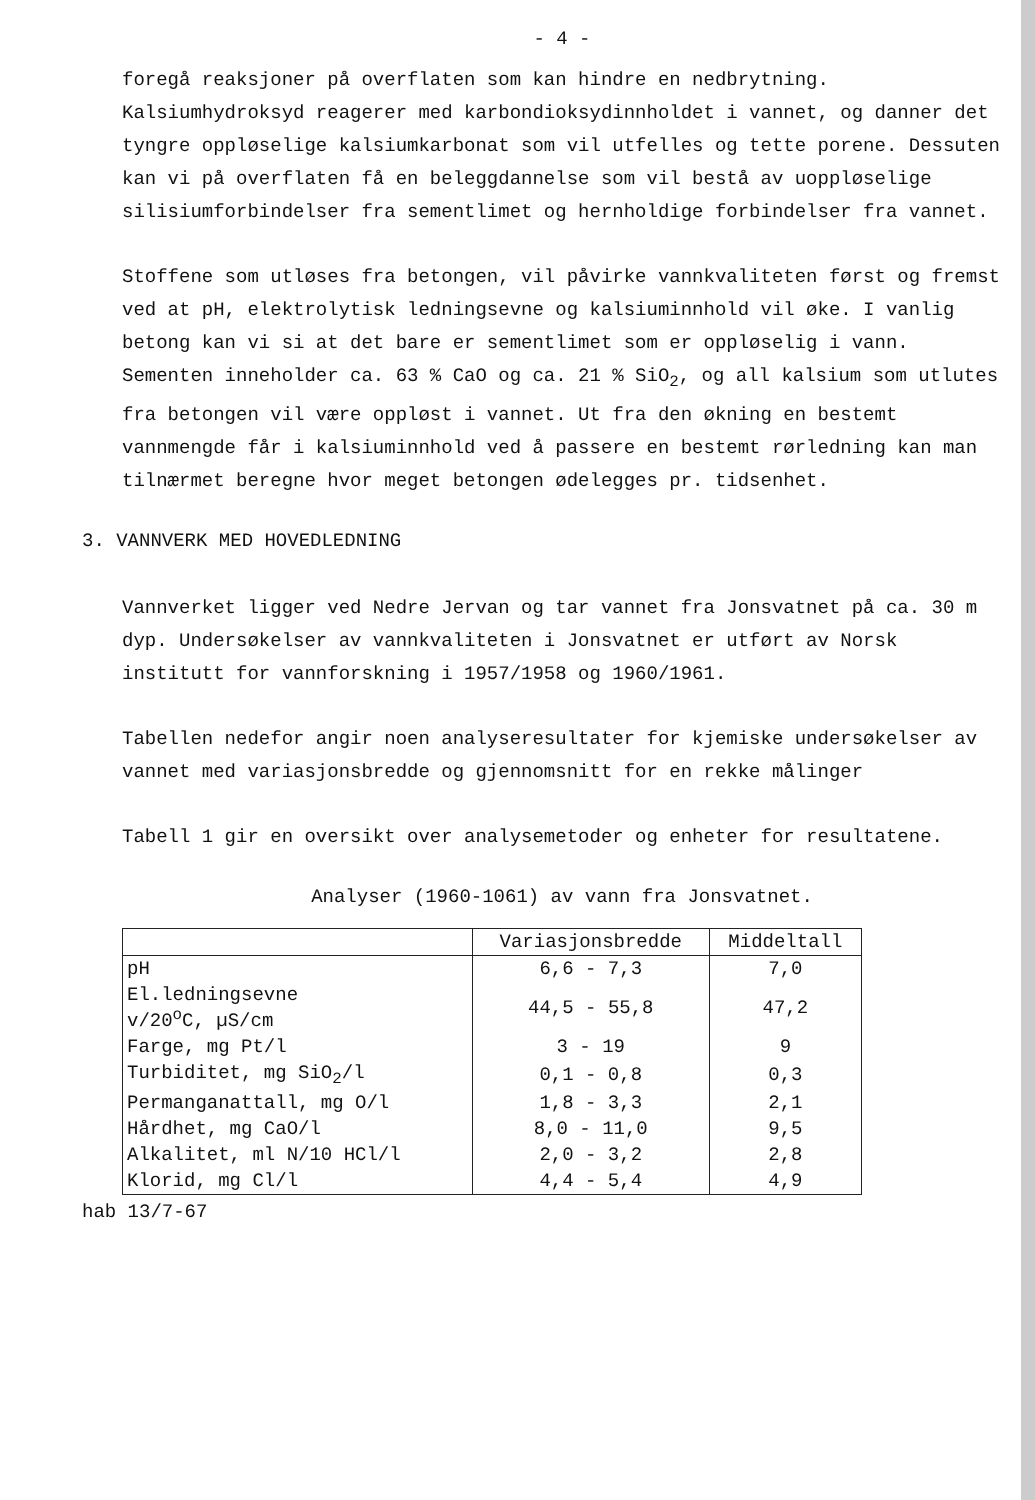- 4 -
foregå reaksjoner på overflaten som kan hindre en nedbrytning. Kalsiumhydroksyd reagerer med karbondioksydinnholdet i vannet, og danner det tyngre oppløselige kalsiumkarbonat som vil utfelles og tette porene. Dessuten kan vi på overflaten få en beleggdannelse som vil bestå av uoppløselige silisiumforbindelser fra sementlimet og hernholdige forbindelser fra vannet.
Stoffene som utløses fra betongen, vil påvirke vannkvaliteten først og fremst ved at pH, elektrolytisk ledningsevne og kalsiuminnhold vil øke. I vanlig betong kan vi si at det bare er sementlimet som er oppløselig i vann. Sementen inneholder ca. 63 % CaO og ca. 21 % SiO<sub>2</sub>, og all kalsium som utlutes fra betongen vil være oppløst i vannet. Ut fra den økning en bestemt vannmengde får i kalsiuminnhold ved å passere en bestemt rørledning kan man tilnærmet beregne hvor meget betongen ødelegges pr. tidsenhet.
3. VANNVERK MED HOVEDLEDNING
Vannverket ligger ved Nedre Jervan og tar vannet fra Jonsvatnet på ca. 30 m dyp. Undersøkelser av vannkvaliteten i Jonsvatnet er utført av Norsk institutt for vannforskning i 1957/1958 og 1960/1961.
Tabellen nedefor angir noen analyseresultater for kjemiske undersøkelser av vannet med variasjonsbredde og gjennomsnitt for en rekke målinger
Tabell 1 gir en oversikt over analysemetoder og enheter for resultatene.
Analyser (1960-1061) av vann fra Jonsvatnet.
| | Variasjonsbredde | Middeltall |
| pH | 6,6 - 7,3 | 7,0 |
| El.ledningsevne v/20<sup>o</sup>C, µS/cm | 44,5 - 55,8 | 47,2 |
| Farge, mg Pt/l | 3 - 19 | 9 |
| Turbiditet, mg SiO<sub>2</sub>/l | 0,1 - 0,8 | 0,3 |
| Permanganattall, mg O/l | 1,8 - 3,3 | 2,1 |
| Hårdhet, mg CaO/l | 8,0 - 11,0 | 9,5 |
| Alkalitet, ml N/10 HCl/l | 2,0 - 3,2 | 2,8 |
| Klorid, mg Cl/l | 4,4 - 5,4 | 4,9 |
hab 13/7-67